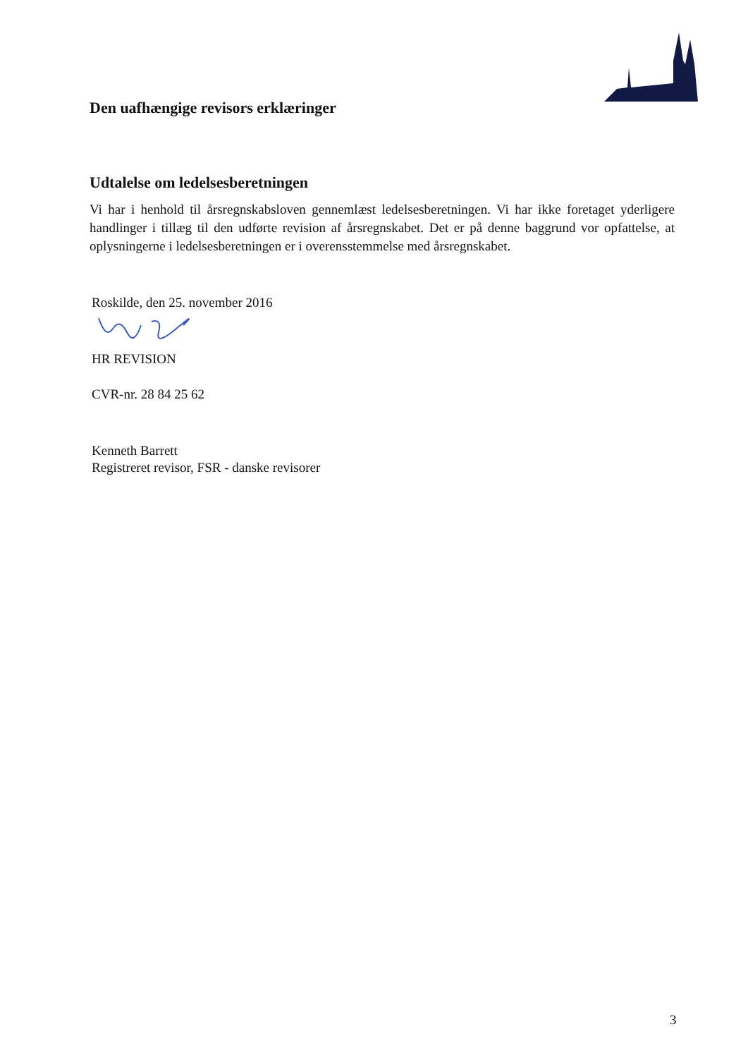Den uafhængige revisors erklæringer
Udtalelse om ledelsesberetningen
Vi har i henhold til årsregnskabsloven gennemlæst ledelsesberetningen. Vi har ikke foretaget yderligere handlinger i tillæg til den udførte revision af årsregnskabet. Det er på denne baggrund vor opfattelse, at oplysningerne i ledelsesberetningen er i overensstemmelse med årsregnskabet.
Roskilde, den 25. november 2016
HR REVISION
CVR-nr. 28 84 25 62
Kenneth Barrett
Registreret revisor, FSR - danske revisorer
3